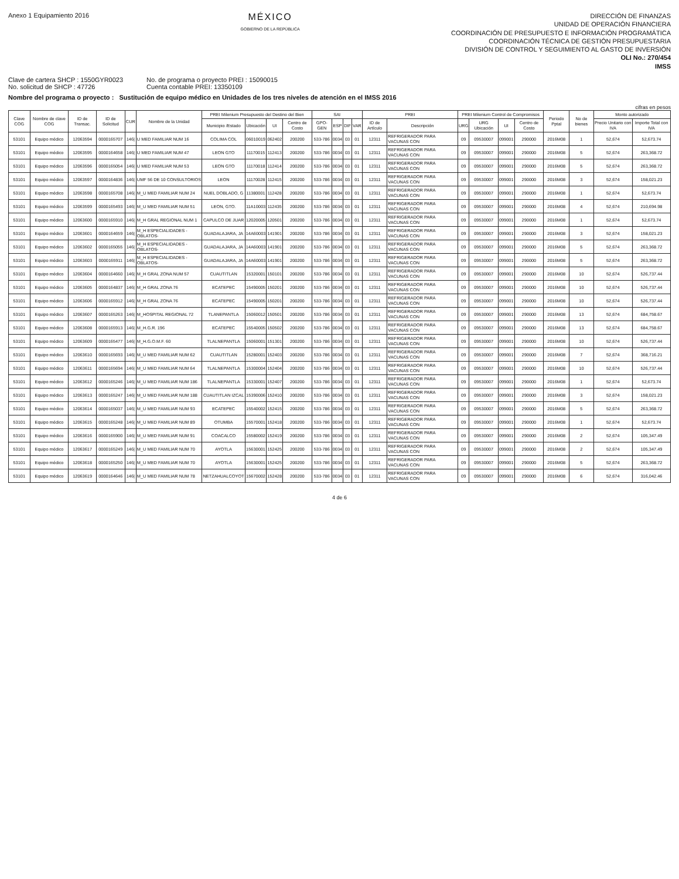Anexo 1 Equipamiento 2016
MÉXICO
GOBIERNO DE LA REPÚBLICA
DIRECCIÓN DE FINANZAS
UNIDAD DE OPERACIÓN FINANCIERA
COORDINACIÓN DE PRESUPUESTO E INFORMACIÓN PROGRAMÁTICA
COORDINACIÓN TÉCNICA DE GESTIÓN PRESUPUESTARIA
DIVISIÓN DE CONTROL Y SEGUIMIENTO AL GASTO DE INVERSIÓN
OLI No.: 270/454
IMSS
Clave de cartera SHCP : 1550GYR0023
No. solicitud de SHCP : 47726
No. de programa o proyecto PREI : 15090015
Cuenta contable PREI: 13350109
Nombre del programa o proyecto : Sustitución de equipo médico en Unidades de los tres niveles de atención en el IMSS 2016
cifras en pesos
| Clave COG | Nombre de clave COG | ID de Transac. | ID de Solicitud | CUR | Nombre de la Unidad | PREI Milenium Presupuesto del Destino del Bien | | | | SAI | | | | PREI | | PREI Milenium Control de Compromisos | | | | Periodo Pptal | No de bienes | Monto autorizado | |
| --- | --- | --- | --- | --- | --- | --- | --- | --- | --- | --- | --- | --- | --- | --- | --- | --- | --- | --- | --- | --- | --- | --- | --- |
| | | | | | | Municipio /Estado | Ubicación | UI | Centro de Costo | GPO-GEN | ESP | DIF | VAR | ID de Artículo | Descripción | URG | URG Ubicación | UI | Centro de Costo | | | Precio Unitario con IVA | Importe Total con IVA |
| 53101 | Equipo médico | 12063594 | 0000165707 | 146/ | U MED FAMILIAR NUM 16 | COLIMA COL | 06010019 | 062402 | 200200 | 533-786 | 0034 | 03 | 01 | 12311 | REFRIGERADOR PARA VACUNAS CON | 09 | 09530007 | 099001 | 290000 | 2016M08 | 1 | 52,674 | 52,673.74 |
| 53101 | Equipo médico | 12063595 | 0000164658 | 146/ | U MED FAMILIAR NUM 47 | LEON GTO | 11170015 | 112413 | 200200 | 533-786 | 0034 | 03 | 01 | 12311 | REFRIGERADOR PARA VACUNAS CON | 09 | 09530007 | 099001 | 290000 | 2016M08 | 5 | 52,674 | 263,368.72 |
| 53101 | Equipo médico | 12063596 | 0000165054 | 146/ | U MED FAMILIAR NUM 53 | LEON GTO | 11170018 | 112414 | 200200 | 533-786 | 0034 | 03 | 01 | 12311 | REFRIGERADOR PARA VACUNAS CON | 09 | 09530007 | 099001 | 290000 | 2016M08 | 5 | 52,674 | 263,368.72 |
| 53101 | Equipo médico | 12063597 | 0000164836 | 146/ | UMF 56 DE 10 CONSULTORIOS | LEON | 11170028 | 112415 | 200200 | 533-786 | 0034 | 03 | 01 | 12311 | REFRIGERADOR PARA VACUNAS CON | 09 | 09530007 | 099001 | 290000 | 2016M08 | 3 | 52,674 | 158,021.23 |
| 53101 | Equipo médico | 12063598 | 0000165708 | 146/ | M_U MED FAMILIAR NUM 24 | NUEL DOBLADO, G | 11380001 | 112428 | 200200 | 533-786 | 0034 | 03 | 01 | 12311 | REFRIGERADOR PARA VACUNAS CON | 09 | 09530007 | 099001 | 290000 | 2016M08 | 1 | 52,674 | 52,673.74 |
| 53101 | Equipo médico | 12063599 | 0000165493 | 146/ | M_U MED FAMILIAR NUM 51 | LEON, GTO. | 11A10003 | 112435 | 200200 | 533-786 | 0034 | 03 | 01 | 12311 | REFRIGERADOR PARA VACUNAS CON | 09 | 09530007 | 099001 | 290000 | 2016M08 | 4 | 52,674 | 210,694.98 |
| 53101 | Equipo médico | 12063600 | 0000165910 | 146/ | M_H GRAL REGIONAL NUM 1 | CAPULCO DE JUAR | 12020005 | 120501 | 200200 | 533-786 | 0034 | 03 | 01 | 12311 | REFRIGERADOR PARA VACUNAS CON | 09 | 09530007 | 099001 | 290000 | 2016M08 | 1 | 52,674 | 52,673.74 |
| 53101 | Equipo médico | 12063601 | 0000164659 | 146/ | M_H ESPECIALIDADES - OBLATOS- | GUADALAJARA, JA | 14A60003 | 141901 | 200200 | 533-786 | 0034 | 03 | 01 | 12311 | REFRIGERADOR PARA VACUNAS CON | 09 | 09530007 | 099001 | 290000 | 2016M08 | 3 | 52,674 | 158,021.23 |
| 53101 | Equipo médico | 12063602 | 0000165055 | 146/ | M_H ESPECIALIDADES - OBLATOS- | GUADALAJARA, JA | 14A60003 | 141901 | 200200 | 533-786 | 0034 | 03 | 01 | 12311 | REFRIGERADOR PARA VACUNAS CON | 09 | 09530007 | 099001 | 290000 | 2016M08 | 5 | 52,674 | 263,368.72 |
| 53101 | Equipo médico | 12063603 | 0000165911 | 146/ | M_H ESPECIALIDADES - OBLATOS- | GUADALAJARA, JA | 14A60003 | 141901 | 200200 | 533-786 | 0034 | 03 | 01 | 12311 | REFRIGERADOR PARA VACUNAS CON | 09 | 09530007 | 099001 | 290000 | 2016M08 | 5 | 52,674 | 263,368.72 |
| 53101 | Equipo médico | 12063604 | 0000164660 | 146/ | M_H GRAL ZONA NUM 57 | CUAUTITLAN | 15320001 | 150101 | 200200 | 533-786 | 0034 | 03 | 01 | 12311 | REFRIGERADOR PARA VACUNAS CON | 09 | 09530007 | 099001 | 290000 | 2016M08 | 10 | 52,674 | 526,737.44 |
| 53101 | Equipo médico | 12063605 | 0000164837 | 146/ | M_H GRAL ZONA 76 | ECATEPEC | 15490005 | 150201 | 200200 | 533-786 | 0034 | 03 | 01 | 12311 | REFRIGERADOR PARA VACUNAS CON | 09 | 09530007 | 099001 | 290000 | 2016M08 | 10 | 52,674 | 526,737.44 |
| 53101 | Equipo médico | 12063606 | 0000165912 | 146/ | M_H GRAL ZONA 76 | ECATEPEC | 15490005 | 150201 | 200200 | 533-786 | 0034 | 03 | 01 | 12311 | REFRIGERADOR PARA VACUNAS CON | 09 | 09530007 | 099001 | 290000 | 2016M08 | 10 | 52,674 | 526,737.44 |
| 53101 | Equipo médico | 12063607 | 0000165263 | 146/ | M_HOSPITAL REGIONAL 72 | TLANEPANTLA | 15060012 | 150501 | 200200 | 533-786 | 0034 | 03 | 01 | 12311 | REFRIGERADOR PARA VACUNAS CON | 09 | 09530007 | 099001 | 290000 | 2016M08 | 13 | 52,674 | 684,758.67 |
| 53101 | Equipo médico | 12063608 | 0000165913 | 146/ | M_H.G.R. 196 | ECATEPEC | 15540005 | 150502 | 200200 | 533-786 | 0034 | 03 | 01 | 12311 | REFRIGERADOR PARA VACUNAS CON | 09 | 09530007 | 099001 | 290000 | 2016M08 | 13 | 52,674 | 684,758.67 |
| 53101 | Equipo médico | 12063609 | 0000165477 | 146/ | M_H.G.O.M.F. 60 | TLALNEPANTLA | 15060001 | 151301 | 200200 | 533-786 | 0034 | 03 | 01 | 12311 | REFRIGERADOR PARA VACUNAS CON | 09 | 09530007 | 099001 | 290000 | 2016M08 | 10 | 52,674 | 526,737.44 |
| 53101 | Equipo médico | 12063610 | 0000165693 | 146/ | M_U MED FAMILIAR NUM 62 | CUAUTITLAN | 15280001 | 152403 | 200200 | 533-786 | 0034 | 03 | 01 | 12311 | REFRIGERADOR PARA VACUNAS CON | 09 | 09530007 | 099001 | 290000 | 2016M08 | 7 | 52,674 | 368,716.21 |
| 53101 | Equipo médico | 12063611 | 0000165694 | 146/ | M_U MED FAMILIAR NUM 64 | TLALNEPANTLA | 15300004 | 152404 | 200200 | 533-786 | 0034 | 03 | 01 | 12311 | REFRIGERADOR PARA VACUNAS CON | 09 | 09530007 | 099001 | 290000 | 2016M08 | 10 | 52,674 | 526,737.44 |
| 53101 | Equipo médico | 12063612 | 0000165246 | 146/ | M_U MED FAMILIAR NUM 186 | TLALNEPANTLA | 15330001 | 152407 | 200200 | 533-786 | 0034 | 03 | 01 | 12311 | REFRIGERADOR PARA VACUNAS CON | 09 | 09530007 | 099001 | 290000 | 2016M08 | 1 | 52,674 | 52,673.74 |
| 53101 | Equipo médico | 12063613 | 0000165247 | 146/ | M_U MED FAMILIAR NUM 188 | CUAUTITLAN IZCAL | 15390006 | 152410 | 200200 | 533-786 | 0034 | 03 | 01 | 12311 | REFRIGERADOR PARA VACUNAS CON | 09 | 09530007 | 099001 | 290000 | 2016M08 | 3 | 52,674 | 158,021.23 |
| 53101 | Equipo médico | 12063614 | 0000165037 | 146/ | M_U MED FAMILIAR NUM 93 | ECATEPEC | 15540002 | 152415 | 200200 | 533-786 | 0034 | 03 | 01 | 12311 | REFRIGERADOR PARA VACUNAS CON | 09 | 09530007 | 099001 | 290000 | 2016M08 | 5 | 52,674 | 263,368.72 |
| 53101 | Equipo médico | 12063615 | 0000165248 | 146/ | M_U MED FAMILIAR NUM 89 | OTUMBA | 15570001 | 152418 | 200200 | 533-786 | 0034 | 03 | 01 | 12311 | REFRIGERADOR PARA VACUNAS CON | 09 | 09530007 | 099001 | 290000 | 2016M08 | 1 | 52,674 | 52,673.74 |
| 53101 | Equipo médico | 12063616 | 0000165900 | 146/ | M_U MED FAMILIAR NUM 91 | COACALCO | 15580002 | 152419 | 200200 | 533-786 | 0034 | 03 | 01 | 12311 | REFRIGERADOR PARA VACUNAS CON | 09 | 09530007 | 099001 | 290000 | 2016M08 | 2 | 52,674 | 105,347.49 |
| 53101 | Equipo médico | 12063617 | 0000165249 | 146/ | M_U MED FAMILIAR NUM 70 | AYOTLA | 15630001 | 152425 | 200200 | 533-786 | 0034 | 03 | 01 | 12311 | REFRIGERADOR PARA VACUNAS CON | 09 | 09530007 | 099001 | 290000 | 2016M08 | 2 | 52,674 | 105,347.49 |
| 53101 | Equipo médico | 12063618 | 0000165250 | 146/ | M_U MED FAMILIAR NUM 70 | AYOTLA | 15630001 | 152425 | 200200 | 533-786 | 0034 | 03 | 01 | 12311 | REFRIGERADOR PARA VACUNAS CON | 09 | 09530007 | 099001 | 290000 | 2016M08 | 5 | 52,674 | 263,368.72 |
| 53101 | Equipo médico | 12063619 | 0000164646 | 146/ | M_U MED FAMILIAR NUM 78 | NETZAHUALCOYOT | 15670002 | 152428 | 200200 | 533-786 | 0034 | 03 | 01 | 12311 | REFRIGERADOR PARA VACUNAS CON | 09 | 09530007 | 099001 | 290000 | 2016M08 | 6 | 52,674 | 316,042.46 |
4 de 6